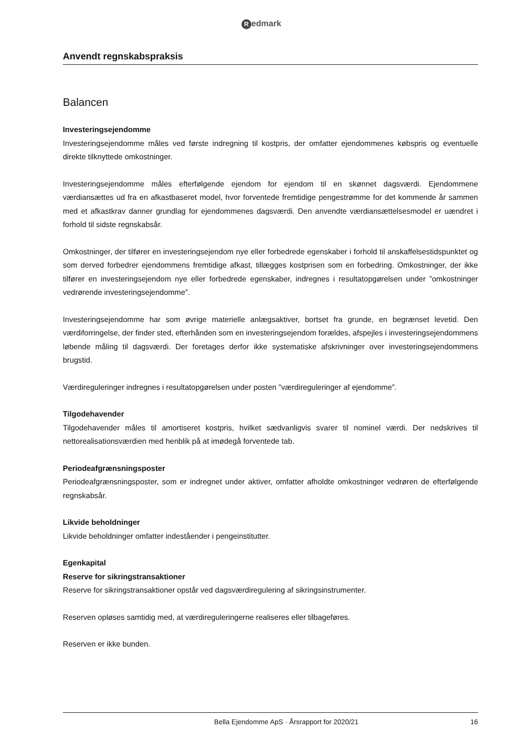Redmark
Anvendt regnskabspraksis
Balancen
Investeringsejendomme
Investeringsejendomme måles ved første indregning til kostpris, der omfatter ejendommenes købspris og eventuelle direkte tilknyttede omkostninger.
Investeringsejendomme måles efterfølgende ejendom for ejendom til en skønnet dagsværdi. Ejendommene værdiansættes ud fra en afkastbaseret model, hvor forventede fremtidige pengestrømme for det kommende år sammen med et afkastkrav danner grundlag for ejendommenes dagsværdi. Den anvendte værdiansættelsesmodel er uændret i forhold til sidste regnskabsår.
Omkostninger, der tilfører en investeringsejendom nye eller forbedrede egenskaber i forhold til anskaffelsestidspunktet og som derved forbedrer ejendommens fremtidige afkast, tillægges kostprisen som en forbedring. Omkostninger, der ikke tilfører en investeringsejendom nye eller forbedrede egenskaber, indregnes i resultatopgørelsen under ”omkostninger vedrørende investeringsejendomme”.
Investeringsejendomme har som øvrige materielle anlægsaktiver, bortset fra grunde, en begrænset levetid. Den værdiforringelse, der finder sted, efterhånden som en investeringsejendom forældes, afspejles i investeringsejendommens løbende måling til dagsværdi. Der foretages derfor ikke systematiske afskrivninger over investeringsejendommens brugstid.
Værdireguleringer indregnes i resultatopgørelsen under posten ”værdireguleringer af ejendomme”.
Tilgodehavender
Tilgodehavender måles til amortiseret kostpris, hvilket sædvanligvis svarer til nominel værdi. Der nedskrives til nettorealisationsværdien med henblik på at imødegå forventede tab.
Periodeafgrænsningsposter
Periodeafgrænsningsposter, som er indregnet under aktiver, omfatter afholdte omkostninger vedrøren de efterfølgende regnskabsår.
Likvide beholdninger
Likvide beholdninger omfatter indeståender i pengeinstitutter.
Egenkapital
Reserve for sikringstransaktioner
Reserve for sikringstransaktioner opstår ved dagsværdiregulering af sikringsinstrumenter.
Reserven opløses samtidig med, at værdireguleringerne realiseres eller tilbageføres.
Reserven er ikke bunden.
Bella Ejendomme ApS · Årsrapport for 2020/21 16